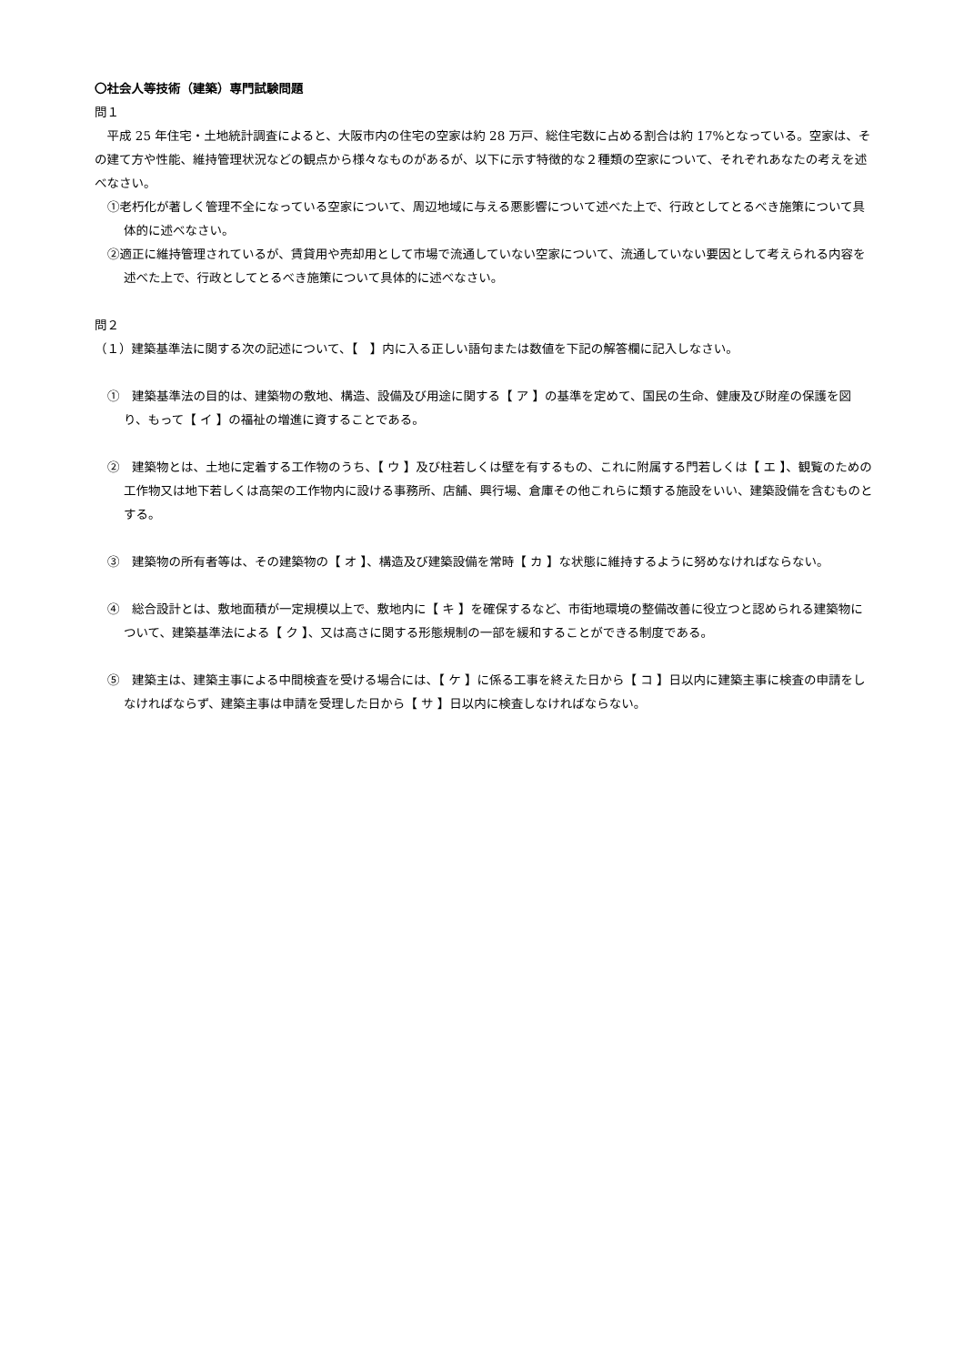〇社会人等技術（建築）専門試験問題
問１
平成 25 年住宅・土地統計調査によると、大阪市内の住宅の空家は約 28 万戸、総住宅数に占める割合は約 17%となっている。空家は、その建て方や性能、維持管理状況などの観点から様々なものがあるが、以下に示す特徴的な２種類の空家について、それぞれあなたの考えを述べなさい。
①老朽化が著しく管理不全になっている空家について、周辺地域に与える悪影響について述べた上で、行政としてとるべき施策について具体的に述べなさい。
②適正に維持管理されているが、賃貸用や売却用として市場で流通していない空家について、流通していない要因として考えられる内容を述べた上で、行政としてとるべき施策について具体的に述べなさい。
問２
（１）建築基準法に関する次の記述について、【　】内に入る正しい語句または数値を下記の解答欄に記入しなさい。
①　建築基準法の目的は、建築物の敷地、構造、設備及び用途に関する【 ア 】の基準を定めて、国民の生命、健康及び財産の保護を図り、もって【 イ 】の福祉の増進に資することである。
②　建築物とは、土地に定着する工作物のうち、【 ウ 】及び柱若しくは壁を有するもの、これに附属する門若しくは【 エ 】、観覧のための工作物又は地下若しくは高架の工作物内に設ける事務所、店舗、興行場、倉庫その他これらに類する施設をいい、建築設備を含むものとする。
③　建築物の所有者等は、その建築物の【 オ 】、構造及び建築設備を常時【 カ 】な状態に維持するように努めなければならない。
④　総合設計とは、敷地面積が一定規模以上で、敷地内に【 キ 】を確保するなど、市街地環境の整備改善に役立つと認められる建築物について、建築基準法による【 ク 】、又は高さに関する形態規制の一部を緩和することができる制度である。
⑤　建築主は、建築主事による中間検査を受ける場合には、【 ケ 】に係る工事を終えた日から【 コ 】日以内に建築主事に検査の申請をしなければならず、建築主事は申請を受理した日から【 サ 】日以内に検査しなければならない。